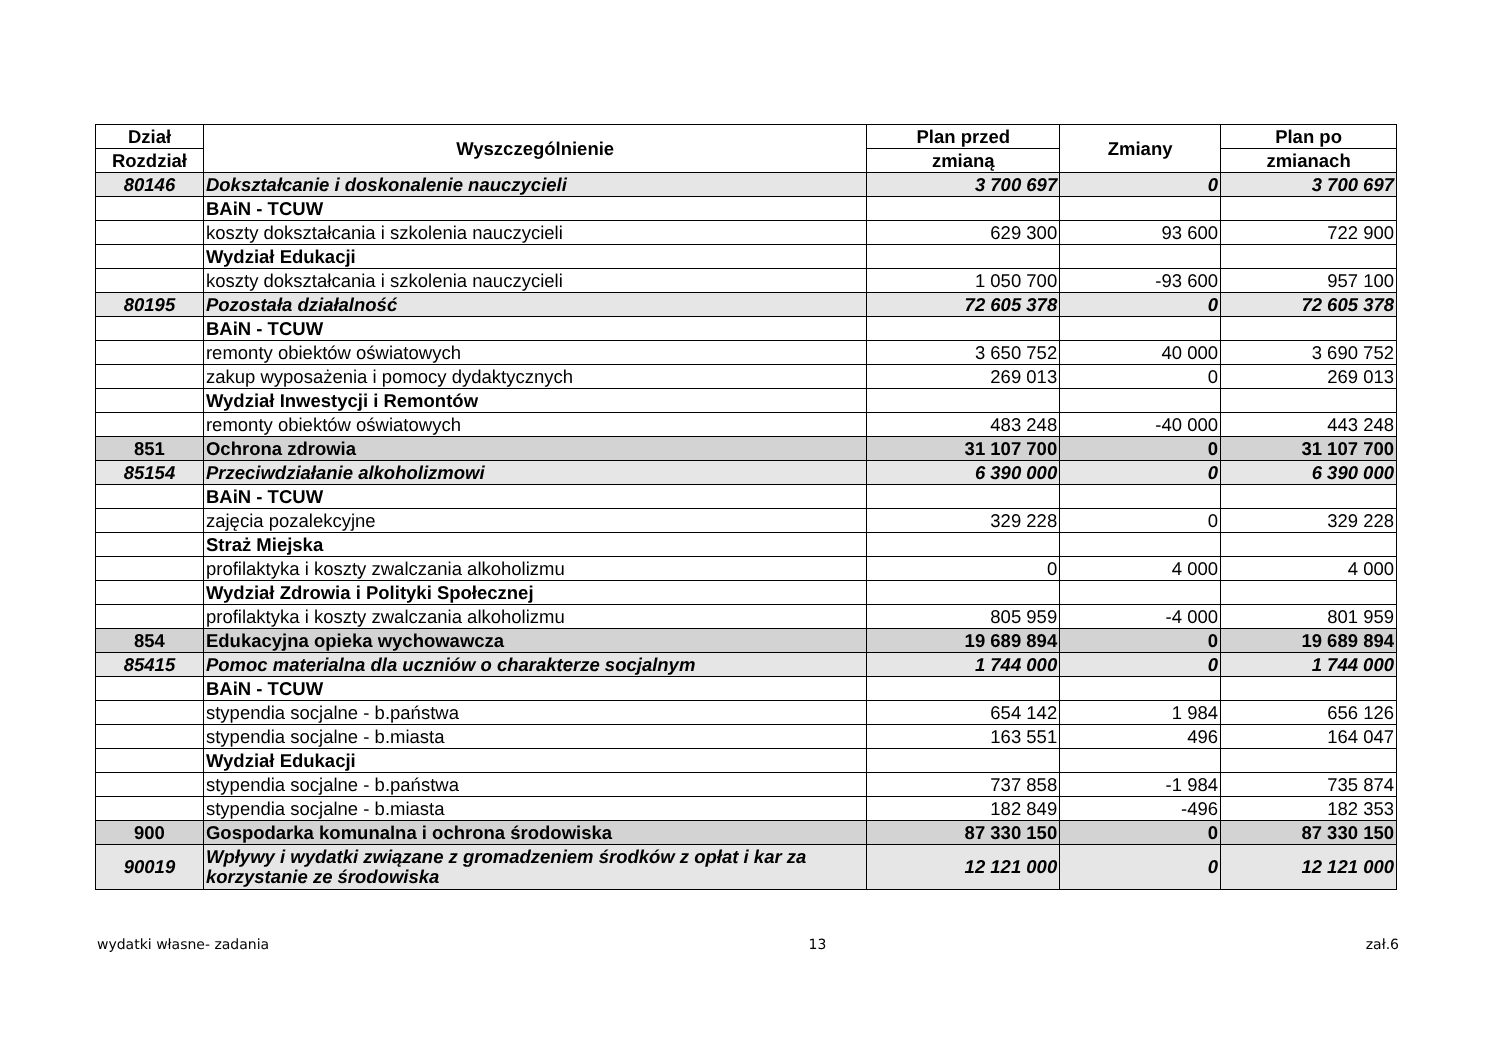| Dział | Wyszczególnienie | Plan przed | Zmiany | Plan po |
| --- | --- | --- | --- | --- |
| Rozdział | | zmianą | | zmianach |
| 80146 | Dokształcanie i doskonalenie nauczycieli | 3 700 697 | 0 | 3 700 697 |
| | BAiN - TCUW | | | |
| | koszty dokształcania i szkolenia nauczycieli | 629 300 | 93 600 | 722 900 |
| | Wydział Edukacji | | | |
| | koszty dokształcania i szkolenia nauczycieli | 1 050 700 | -93 600 | 957 100 |
| 80195 | Pozostała działalność | 72 605 378 | 0 | 72 605 378 |
| | BAiN - TCUW | | | |
| | remonty obiektów oświatowych | 3 650 752 | 40 000 | 3 690 752 |
| | zakup wyposażenia i pomocy dydaktycznych | 269 013 | 0 | 269 013 |
| | Wydział Inwestycji i Remontów | | | |
| | remonty obiektów oświatowych | 483 248 | -40 000 | 443 248 |
| 851 | Ochrona zdrowia | 31 107 700 | 0 | 31 107 700 |
| 85154 | Przeciwdziałanie alkoholizmowi | 6 390 000 | 0 | 6 390 000 |
| | BAiN - TCUW | | | |
| | zajęcia pozalekcyjne | 329 228 | 0 | 329 228 |
| | Straż Miejska | | | |
| | profilaktyka i koszty zwalczania alkoholizmu | 0 | 4 000 | 4 000 |
| | Wydział Zdrowia i Polityki Społecznej | | | |
| | profilaktyka i koszty zwalczania alkoholizmu | 805 959 | -4 000 | 801 959 |
| 854 | Edukacyjna opieka wychowawcza | 19 689 894 | 0 | 19 689 894 |
| 85415 | Pomoc materialna dla uczniów o charakterze socjalnym | 1 744 000 | 0 | 1 744 000 |
| | BAiN - TCUW | | | |
| | stypendia socjalne - b.państwa | 654 142 | 1 984 | 656 126 |
| | stypendia socjalne - b.miasta | 163 551 | 496 | 164 047 |
| | Wydział Edukacji | | | |
| | stypendia socjalne - b.państwa | 737 858 | -1 984 | 735 874 |
| | stypendia socjalne - b.miasta | 182 849 | -496 | 182 353 |
| 900 | Gospodarka komunalna i ochrona środowiska | 87 330 150 | 0 | 87 330 150 |
| 90019 | Wpływy i wydatki związane z gromadzeniem środków z opłat i kar za korzystanie ze środowiska | 12 121 000 | 0 | 12 121 000 |
wydatki własne- zadania 13 zał.6